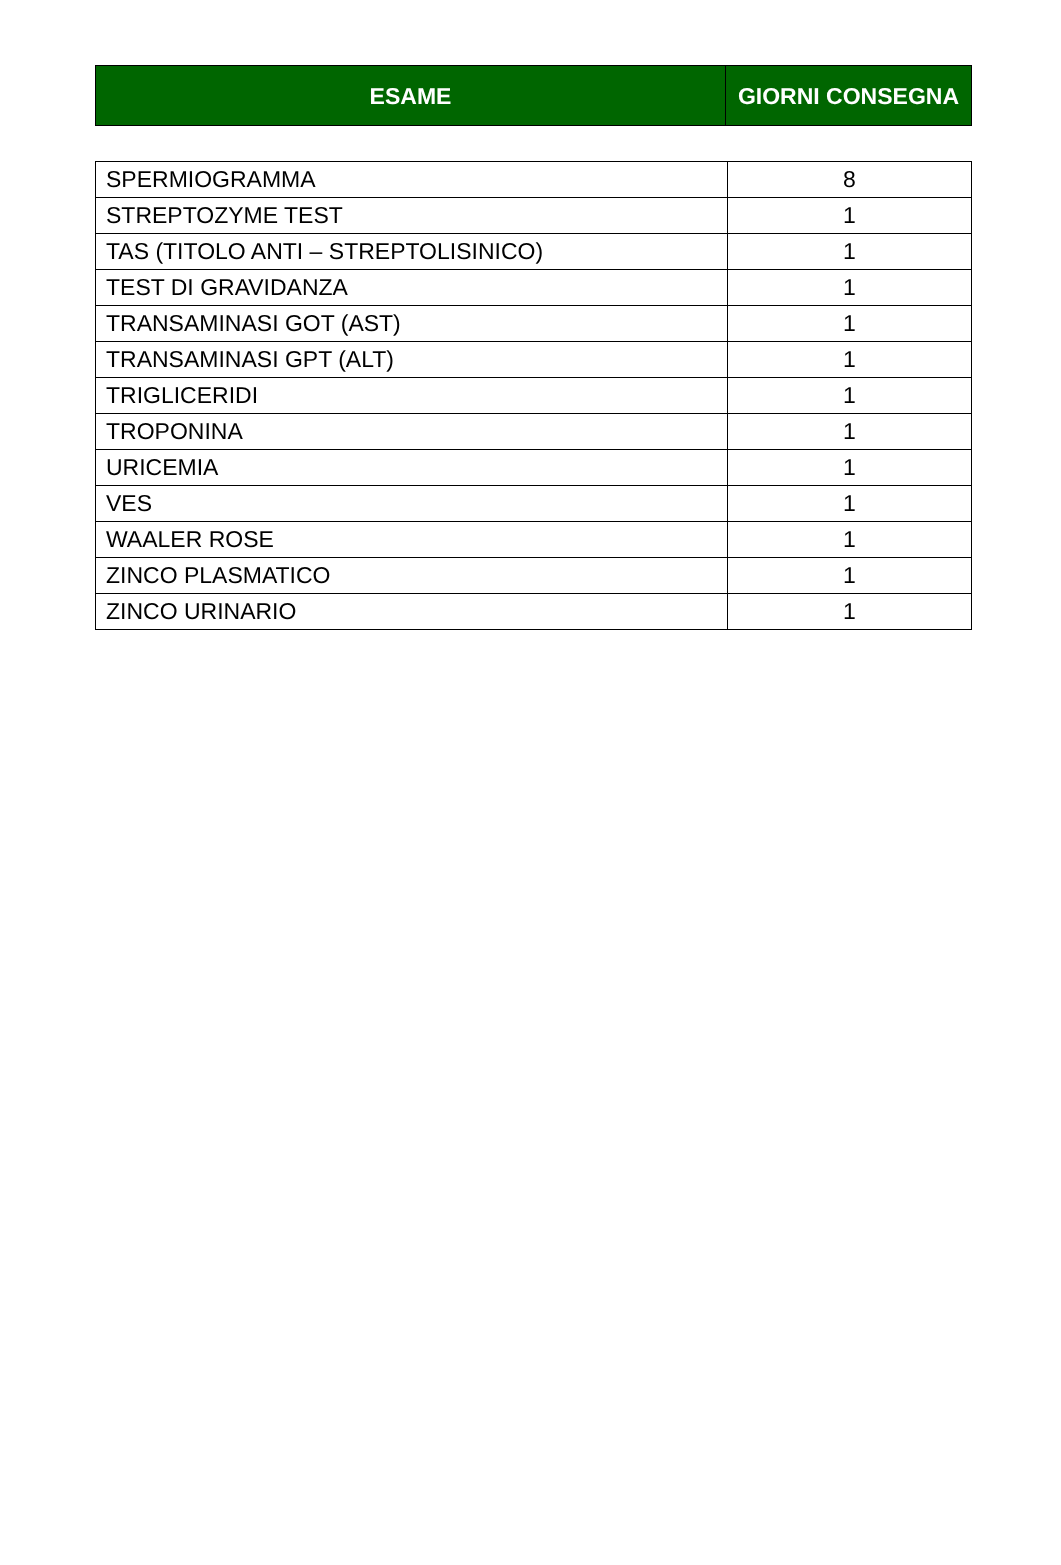| ESAME | GIORNI CONSEGNA |
| --- | --- |
| SPERMIOGRAMMA | 8 |
| STREPTOZYME TEST | 1 |
| TAS (TITOLO ANTI – STREPTOLISINICO) | 1 |
| TEST DI GRAVIDANZA | 1 |
| TRANSAMINASI GOT (AST) | 1 |
| TRANSAMINASI GPT (ALT) | 1 |
| TRIGLICERIDI | 1 |
| TROPONINA | 1 |
| URICEMIA | 1 |
| VES | 1 |
| WAALER ROSE | 1 |
| ZINCO PLASMATICO | 1 |
| ZINCO URINARIO | 1 |